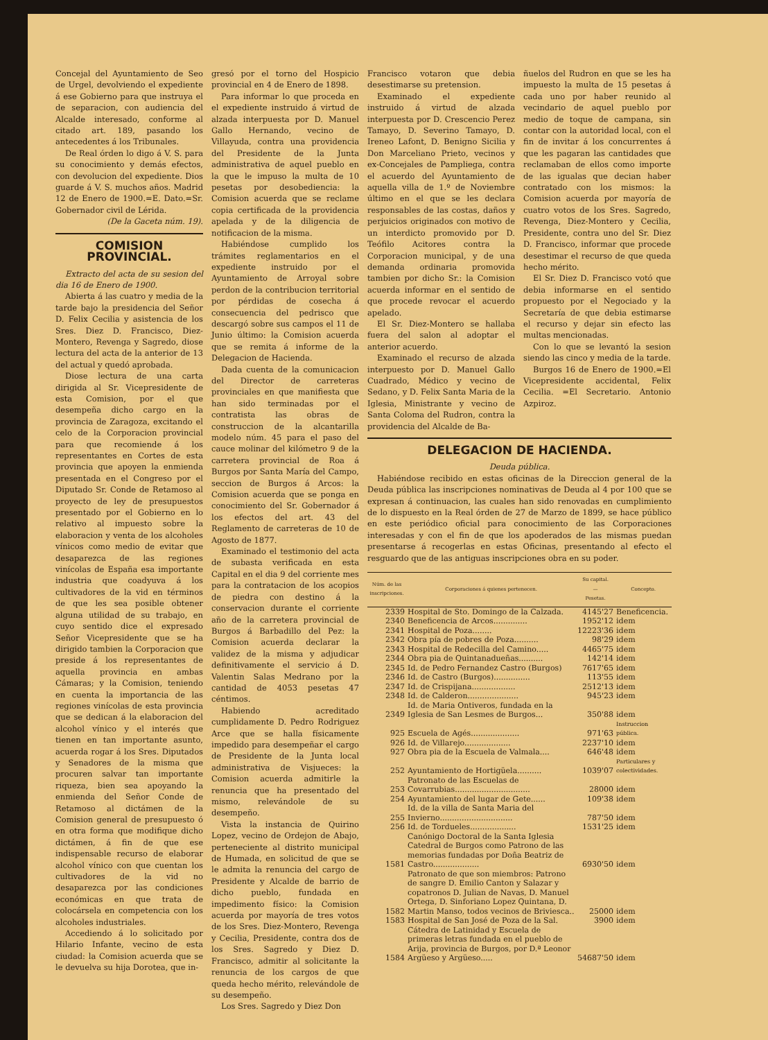Concejal del Ayuntamiento de Seo de Urgel, devolviendo el expediente á ese Gobierno para que instruya el de separacion, con audiencia del Alcalde interesado, conforme al citado art. 189, pasando los antecedentes á los Tribunales.
De Real órden lo digo á V. S. para su conocimiento y demás efectos, con devolucion del expediente. Dios guarde á V. S. muchos años. Madrid 12 de Enero de 1900.=E. Dato.=Sr. Gobernador civil de Lérida.
(De la Gaceta núm. 19).
COMISION PROVINCIAL.
Extracto del acta de su sesion del dia 16 de Enero de 1900.
Abierta á las cuatro y media de la tarde bajo la presidencia del Señor D. Felix Cecilia y asistencia de los Sres. Diez D. Francisco, Diez-Montero, Revenga y Sagredo, diose lectura del acta de la anterior de 13 del actual y quedó aprobada.
Diose lectura de una carta dirigida al Sr. Vicepresidente de esta Comision, por el que desempeña dicho cargo en la provincia de Zaragoza, excitando el celo de la Corporacion provincial para que recomiende á los representantes en Cortes de esta provincia que apoyen la enmienda presentada en el Congreso por el Diputado Sr. Conde de Retamoso al proyecto de ley de presupuestos presentado por el Gobierno en lo relativo al impuesto sobre la elaboracion y venta de los alcoholes vínicos como medio de evitar que desaparezca de las regiones vinícolas de España esa importante industria que coadyuva á los cultivadores de la vid en términos de que les sea posible obtener alguna utilidad de su trabajo, en cuyo sentido dice el expresado Señor Vicepresidente que se ha dirigido tambien la Corporacion que preside á los representantes de aquella provincia en ambas Cámaras; y la Comision, teniendo en cuenta la importancia de las regiones vinícolas de esta provincia que se dedican á la elaboracion del alcohol vínico y el interés que tienen en tan importante asunto, acuerda rogar á los Sres. Diputados y Senadores de la misma que procuren salvar tan importante riqueza, bien sea apoyando la enmienda del Señor Conde de Retamoso al dictámen de la Comision general de presupuesto ó en otra forma que modifique dicho dictámen, á fin de que ese indispensable recurso de elaborar alcohol vínico con que cuentan los cultivadores de la vid no desaparezca por las condiciones económicas en que trata de colocársela en competencia con los alcoholes industriales.
Accediendo á lo solicitado por Hilario Infante, vecino de esta ciudad: la Comision acuerda que se le devuelva su hija Dorotea, que in-
gresó por el torno del Hospicio provincial en 4 de Enero de 1898.
Para informar lo que proceda en el expediente instruido á virtud de alzada interpuesta por D. Manuel Gallo Hernando, vecino de Villayuda, contra una providencia del Presidente de la Junta administrativa de aquel pueblo en la que le impuso la multa de 10 pesetas por desobediencia: la Comision acuerda que se reclame copia certificada de la providencia apelada y de la diligencia de notificacion de la misma.
Habiéndose cumplido los trámites reglamentarios en el expediente instruido por el Ayuntamiento de Arroyal sobre perdon de la contribucion territorial por pérdidas de cosecha á consecuencia del pedrisco que descargó sobre sus campos el 11 de Junio último: la Comision acuerda que se remita á informe de la Delegacion de Hacienda.
Dada cuenta de la comunicacion del Director de carreteras provinciales en que manifiesta que han sido terminadas por el contratista las obras de construccion de la alcantarilla modelo núm. 45 para el paso del cauce molinar del kilómetro 9 de la carretera provincial de Roa á Burgos por Santa María del Campo, seccion de Burgos á Arcos: la Comision acuerda que se ponga en conocimiento del Sr. Gobernador á los efectos del art. 43 del Reglamento de carreteras de 10 de Agosto de 1877.
Examinado el testimonio del acta de subasta verificada en esta Capital en el dia 9 del corriente mes para la contratacion de los acopios de piedra con destino á la conservacion durante el corriente año de la carretera provincial de Burgos á Barbadillo del Pez: la Comision acuerda declarar la validez de la misma y adjudicar definitivamente el servicio á D. Valentin Salas Medrano por la cantidad de 4053 pesetas 47 céntimos.
Habiendo acreditado cumplidamente D. Pedro Rodriguez Arce que se halla físicamente impedido para desempeñar el cargo de Presidente de la Junta local administrativa de Visjueces: la Comision acuerda admitirle la renuncia que ha presentado del mismo, relevándole de su desempeño.
Vista la instancia de Quirino Lopez, vecino de Ordejon de Abajo, perteneciente al distrito municipal de Humada, en solicitud de que se le admita la renuncia del cargo de Presidente y Alcalde de barrio de dicho pueblo, fundada en impedimento físico: la Comision acuerda por mayoría de tres votos de los Sres. Diez-Montero, Revenga y Cecilia, Presidente, contra dos de los Sres. Sagredo y Diez D. Francisco, admitir al solicitante la renuncia de los cargos de que queda hecho mérito, relevándole de su desempeño.
Los Sres. Sagredo y Diez Don
Francisco votaron que debia desestimarse su pretension.
Examinado el expediente instruido á virtud de alzada interpuesta por D. Crescencio Perez Tamayo, D. Severino Tamayo, D. Ireneo Lafont, D. Benigno Sicilia y Don Marceliano Prieto, vecinos y ex-Concejales de Pampliega, contra el acuerdo del Ayuntamiento de aquella villa de 1.º de Noviembre último en el que se les declara responsables de las costas, daños y perjuicios originados con motivo de un interdicto promovido por D. Teófilo Acitores contra la Corporacion municipal, y de una demanda ordinaria promovida tambien por dicho Sr.: la Comision acuerda informar en el sentido de que procede revocar el acuerdo apelado.
El Sr. Diez-Montero se hallaba fuera del salon al adoptar el anterior acuerdo.
Examinado el recurso de alzada interpuesto por D. Manuel Gallo Cuadrado, Médico y vecino de Sedano, y D. Felix Santa Maria de la Iglesia, Ministrante y vecino de Santa Coloma del Rudron, contra la providencia del Alcalde de Ba-
ñuelos del Rudron en que se les ha impuesto la multa de 15 pesetas á cada uno por haber reunido al vecindario de aquel pueblo por medio de toque de campana, sin contar con la autoridad local, con el fin de invitar á los concurrentes á que les pagaran las cantidades que reclamaban de ellos como importe de las igualas que decian haber contratado con los mismos: la Comision acuerda por mayoría de cuatro votos de los Sres. Sagredo, Revenga, Diez-Montero y Cecilia, Presidente, contra uno del Sr. Diez D. Francisco, informar que procede desestimar el recurso de que queda hecho mérito.
El Sr. Diez D. Francisco votó que debia informarse en el sentido propuesto por el Negociado y la Secretaría de que debia estimarse el recurso y dejar sin efecto las multas mencionadas.
Con lo que se levantó la sesion siendo las cinco y media de la tarde.
Burgos 16 de Enero de 1900.=El Vicepresidente accidental, Felix Cecilia. =El Secretario. Antonio Azpiroz.
DELEGACION DE HACIENDA.
Deuda pública.
Habiéndose recibido en estas oficinas de la Direccion general de la Deuda pública las inscripciones nominativas de Deuda al 4 por 100 que se expresan á continuacion, las cuales han sido renovadas en cumplimiento de lo dispuesto en la Real órden de 27 de Marzo de 1899, se hace público en este periódico oficial para conocimiento de las Corporaciones interesadas y con el fin de que los apoderados de las mismas puedan presentarse á recogerlas en estas Oficinas, presentando al efecto el resguardo que de las antiguas inscripciones obra en su poder.
| Núm. de las inscripciones. | Corporaciones á quienes pertenecen. | Su capital. — Pesetas. | Concepto. |
| --- | --- | --- | --- |
| 2339 | Hospital de Sto. Domingo de la Calzada. | 4145'27 | Beneficencia. |
| 2340 | Beneficencia de Arcos.............. | 1952'12 | idem |
| 2341 | Hospital de Poza........ | 12223'36 | idem |
| 2342 | Obra pía de pobres de Poza.......... | 98'29 | idem |
| 2343 | Hospital de Redecilla del Camino..... | 4465'75 | idem |
| 2344 | Obra pia de Quintanadueñas.......... | 142'14 | idem |
| 2345 | Id. de Pedro Fernandez Castro (Burgos) | 7617'65 | idem |
| 2346 | Id. de Castro (Burgos)............... | 113'55 | idem |
| 2347 | Id. de Crispijana.................. | 2512'13 | idem |
| 2348 | Id. de Calderon..................... | 945'23 | idem |
| 2349 | Id. de Maria Ontiveros, fundada en la Iglesia de San Lesmes de Burgos... | 350'88 | idem |
| 925 | Escuela de Agés.................... | 971'63 | Instruccion pública. |
| 926 | Id. de Villarejo................... | 2237'10 | idem |
| 927 | Obra pia de la Escuela de Valmala.... | 646'48 | idem |
| 252 | Ayuntamiento de Hortigüela.......... | 1039'07 | Particulares y colectividades. |
| 253 | Patronato de las Escuelas de Covarrubias............................... | 28000 | idem |
| 254 | Ayuntamiento del lugar de Gete...... | 109'38 | idem |
| 255 | Id. de la villa de Santa Maria del Invierno.............................. | 787'50 | idem |
| 256 | Id. de Tordueles................... | 1531'25 | idem |
| 1581 | Canónigo Doctoral de la Santa Iglesia Catedral de Burgos como Patrono de las memorias fundadas por Doña Beatriz de Castro................... | 6930'50 | idem |
| 1582 | Patronato de que son miembros: Patrono de sangre D. Emilio Canton y Salazar y copatronos D. Julian de Navas, D. Manuel Ortega, D. Sinforiano Lopez Quintana, D. Martin Manso, todos vecinos de Briviesca.. | 25000 | idem |
| 1583 | Hospital de San José de Poza de la Sal. | 3900 | idem |
| 1584 | Cátedra de Latinidad y Escuela de primeras letras fundada en el pueblo de Arija, provincia de Burgos, por D.ª Leonor Argüeso y Argüeso..... | 54687'50 | idem |